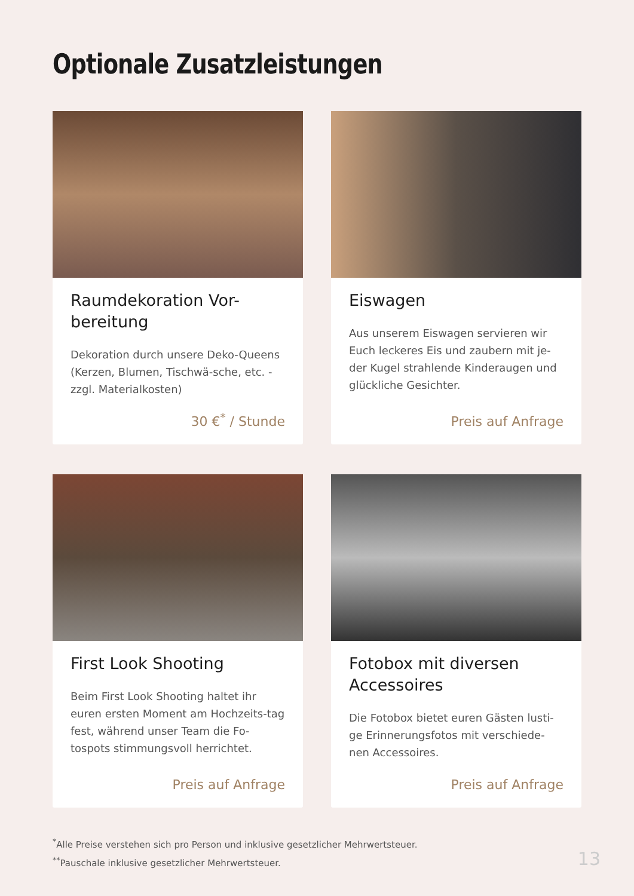Optionale Zusatzleistungen
Raumdekoration Vor-bereitung
Dekoration durch unsere Deko-Queens (Kerzen, Blumen, Tischwä-sche, etc. - zzgl. Materialkosten)
30 €<sup>*</sup> / Stunde
Eiswagen
Aus unserem Eiswagen servieren wir Euch leckeres Eis und zaubern mit je-der Kugel strahlende Kinderaugen und glückliche Gesichter.
Preis auf Anfrage
First Look Shooting
Beim First Look Shooting haltet ihr euren ersten Moment am Hochzeits-tag fest, während unser Team die Fo-tospots stimmungsvoll herrichtet.
Preis auf Anfrage
Fotobox mit diversen Accessoires
Die Fotobox bietet euren Gästen lusti-ge Erinnerungsfotos mit verschiede-nen Accessoires.
Preis auf Anfrage
<sup>*</sup> Alle Preise verstehen sich pro Person und inklusive gesetzlicher Mehrwertsteuer.
<sup>**</sup> Pauschale inklusive gesetzlicher Mehrwertsteuer.
13